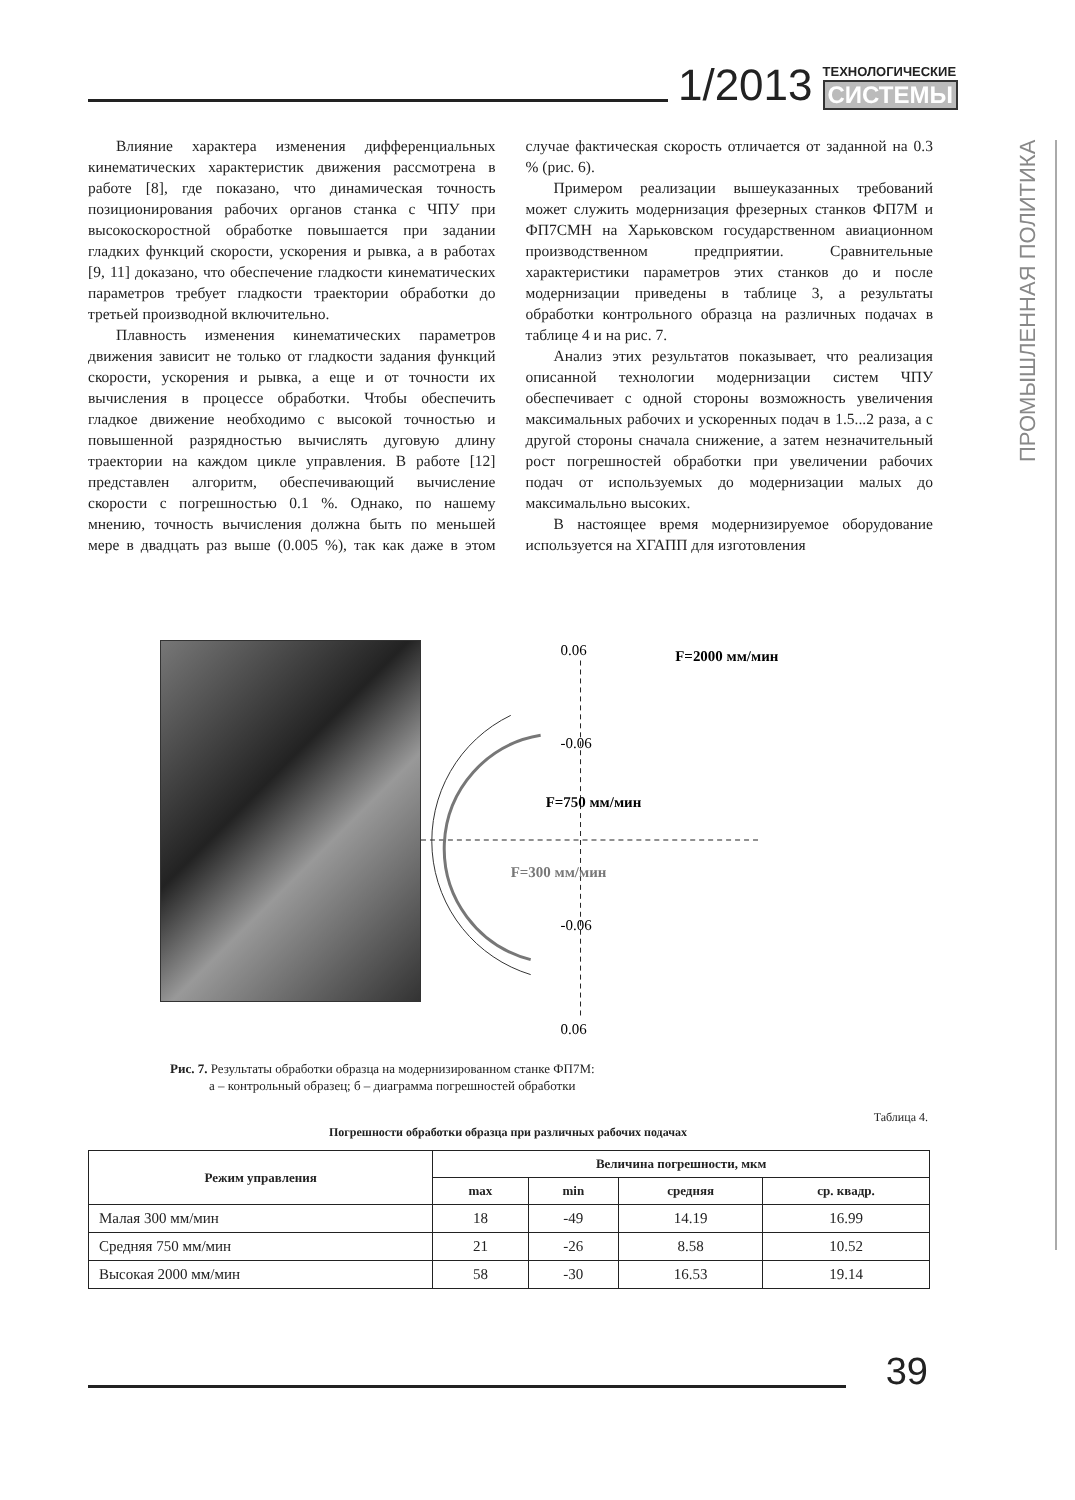1/2013
ТЕХНОЛОГИЧЕСКИЕ
СИСТЕМЫ
ПРОМЫШЛЕННАЯ ПОЛИТИКА
Влияние характера изменения дифференциальных кинематических характеристик движения рассмотрена в работе [8], где показано, что динамическая точность позиционирования рабочих органов станка с ЧПУ при высокоскоростной обработке повышается при задании гладких функций скорости, ускорения и рывка, а в работах [9, 11] доказано, что обеспечение гладкости кинематических параметров требует гладкости траектории обработки до третьей производной включительно.
Плавность изменения кинематических параметров движения зависит не только от гладкости задания функций скорости, ускорения и рывка, а еще и от точности их вычисления в процессе обработки. Чтобы обеспечить гладкое движение необходимо с высокой точностью и повышенной разрядностью вычислять дуговую длину траектории на каждом цикле управления. В работе [12] представлен алгоритм, обеспечивающий вычисление скорости с погрешностью 0.1 %. Однако, по нашему мнению, точность вычисления должна быть по меньшей мере в двадцать раз выше (0.005 %), так как даже в этом случае фактическая скорость отличается от заданной на 0.3 % (рис. 6).
Примером реализации вышеуказанных требований может служить модернизация фрезерных станков ФП7М и ФП7СМН на Харьковском государственном авиационном производственном предприятии. Сравнительные характеристики параметров этих станков до и после модернизации приведены в таблице 3, а результаты обработки контрольного образца на различных подачах в таблице 4 и на рис. 7.
Анализ этих результатов показывает, что реализация описанной технологии модернизации систем ЧПУ обеспечивает с одной стороны возможность увеличения максимальных рабочих и ускоренных подач в 1.5...2 раза, а с другой стороны сначала снижение, а затем незначительный рост погрешностей обработки при увеличении рабочих подач от используемых до модернизации малых до максимальльно высоких.
В настоящее время модернизируемое оборудование используется на ХГАПП для изготовления
0.06
F=2000 мм/мин
-0.06
F=750 мм/мин
F=300 мм/мин
-0.06
0.06
Рис. 7. Результаты обработки образца на модернизированном станке ФП7М:
а – контрольный образец; б – диаграмма погрешностей обработки
Таблица 4.
Погрешности обработки образца при различных рабочих подачах
| Режим управления | Величина погрешности, мкм | | | |
| --- | --- | --- | --- | --- |
| | max | min | средняя | ср. квадр. |
| Малая 300 мм/мин | 18 | -49 | 14.19 | 16.99 |
| Средняя 750 мм/мин | 21 | -26 | 8.58 | 10.52 |
| Высокая 2000 мм/мин | 58 | -30 | 16.53 | 19.14 |
39